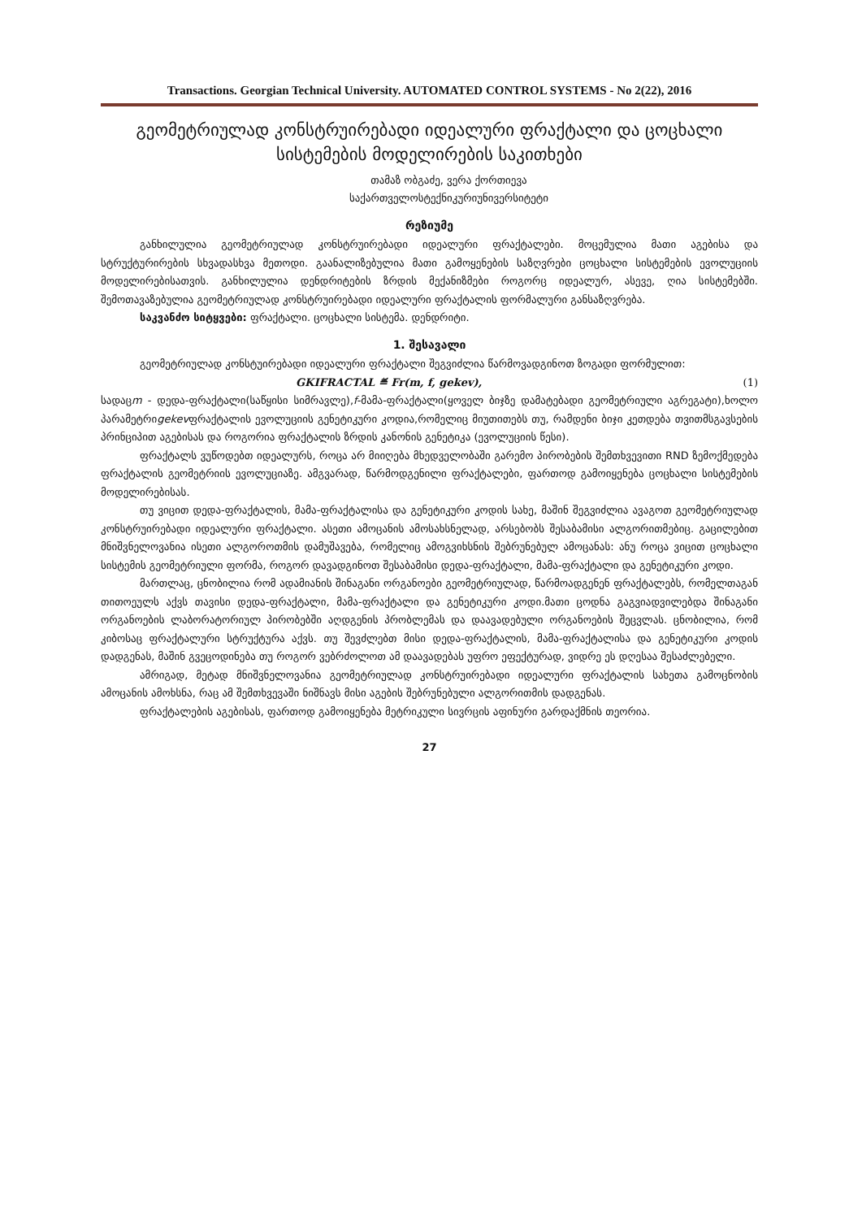Transactions. Georgian Technical University. AUTOMATED CONTROL SYSTEMS - No 2(22), 2016
გეომეტრიულად კონსტრუირებადი იდეალური ფრაქტალი და ცოცხალი სისტემების მოდელირების საკითხები
თამაზ ობგაძე, ვერა ქორთიევა
საქართველოსტექნიკურიუნივერსიტეტი
რეზიუმე
განხილულია გეომეტრიულად კონსტრუირებადი იდეალური ფრაქტალები. მოცემულია მათი აგებისა და სტრუქტურირების სხვადასხვა მეთოდი. გაანალიზებულია მათი გამოყენების საზღვრები ცოცხალი სისტემების ევოლუციის მოდელირებისათვის. განხილულია დენდრიტების ზრდის მექანიზმები როგორც იდეალურ, ასევე, ღია სისტემებში. შემოთავაზებულია გეომეტრიულად კონსტრუირებადი იდეალური ფრაქტალის ფორმალური განსაზღვრება.
საკვანძო სიტყვები: ფრაქტალი. ცოცხალი სისტემა. დენდრიტი.
1. შესავალი
გეომეტრიულად კონსტუირებადი იდეალური ფრაქტალი შეგვიძლია წარმოვადგინოთ ზოგადი ფორმულით:
GKIFRACTAL ≝ Fr(m, f, gekev), (1)
სადაცm - დედა-ფრაქტალი(საწყისი სიმრავლე),f-მამა-ფრაქტალი(ყოველ ბიჯზე დამატებადი გეომეტრიული აგრეგატი),ხოლო პარამეტრიgekevფრაქტალის ევოლუციის გენეტიკური კოდია,რომელიც მიუთითებს თუ, რამდენი ბიჯი კეთდება თვითმსგავსების პრინციპით აგებისას და როგორია ფრაქტალის ზრდის კანონის გენეტიკა (ევოლუციის წესი).
ფრაქტალს ვუწოდებთ იდეალურს, როცა არ მიიღება მხედველობაში გარემო პირობების შემთხვევითი RND ზემოქმედება ფრაქტალის გეომეტრიის ევოლუციაზე. ამგვარად, წარმოდგენილი ფრაქტალები, ფართოდ გამოიყენება ცოცხალი სისტემების მოდელირებისას.
თუ ვიცით დედა-ფრაქტალის, მამა-ფრაქტალისა და გენეტიკური კოდის სახე, მაშინ შეგვიძლია ავაგოთ გეომეტრიულად კონსტრუირებადი იდეალური ფრაქტალი. ასეთი ამოცანის ამოსახსნელად, არსებობს შესაბამისი ალგორითმებიც. გაცილებით მნიშვნელოვანია ისეთი ალგოროთმის დამუშავება, რომელიც ამოგვიხსნის შებრუნებულ ამოცანას: ანუ როცა ვიცით ცოცხალი სისტემის გეომეტრიული ფორმა, როგორ დავადგინოთ შესაბამისი დედა-ფრაქტალი, მამა-ფრაქტალი და გენეტიკური კოდი.
მართლაც, ცნობილია რომ ადამიანის შინაგანი ორგანოები გეომეტრიულად, წარმოადგენენ ფრაქტალებს, რომელთაგან თითოეულს აქვს თავისი დედა-ფრაქტალი, მამა-ფრაქტალი და გენეტიკური კოდი.მათი ცოდნა გაგვიადვილებდა შინაგანი ორგანოების ლაბორატორიულ პირობებში აღდგენის პრობლემას და დაავადებული ორგანოების შეცვლას. ცნობილია, რომ კიბოსაც ფრაქტალური სტრუქტურა აქვს. თუ შევძლებთ მისი დედა-ფრაქტალის, მამა-ფრაქტალისა და გენეტიკური კოდის დადგენას, მაშინ გვეცოდინება თუ როგორ ვებრძოლოთ ამ დაავადებას უფრო ეფექტურად, ვიდრე ეს დღესაა შესაძლებელი.
ამრიგად, მეტად მნიშვნელოვანია გეომეტრიულად კონსტრუირებადი იდეალური ფრაქტალის სახეთა გამოცნობის ამოცანის ამოხსნა, რაც ამ შემთხვევაში ნიშნავს მისი აგების შებრუნებული ალგორითმის დადგენას.
ფრაქტალების აგებისას, ფართოდ გამოიყენება მეტრიკული სივრცის აფინური გარდაქმნის თეორია.
27